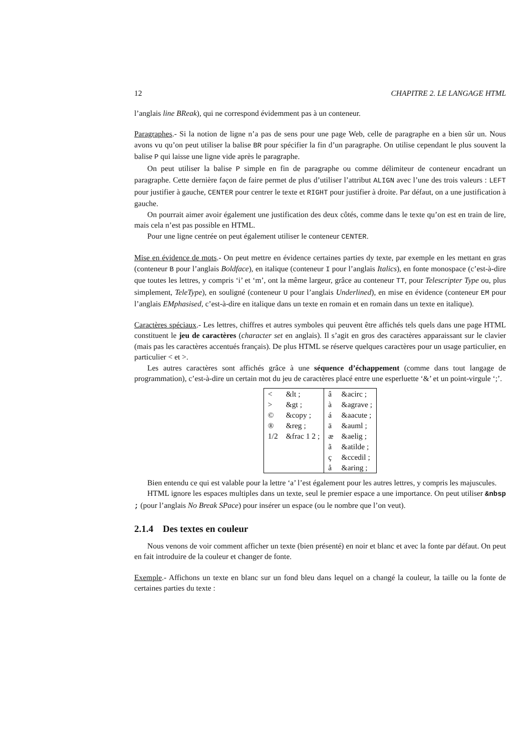12 CHAPITRE 2. LE LANGAGE HTML
l’anglais line BReak), qui ne correspond évidemment pas à un conteneur.
Paragraphes.- Si la notion de ligne n’a pas de sens pour une page Web, celle de paragraphe en a bien sûr un. Nous avons vu qu’on peut utiliser la balise BR pour spécifier la fin d’un paragraphe. On utilise cependant le plus souvent la balise P qui laisse une ligne vide après le paragraphe.
On peut utiliser la balise P simple en fin de paragraphe ou comme délimiteur de conteneur encadrant un paragraphe. Cette dernière façon de faire permet de plus d’utiliser l’attribut ALIGN avec l’une des trois valeurs : LEFT pour justifier à gauche, CENTER pour centrer le texte et RIGHT pour justifier à droite. Par défaut, on a une justification à gauche.
On pourrait aimer avoir également une justification des deux côtés, comme dans le texte qu’on est en train de lire, mais cela n’est pas possible en HTML.
Pour une ligne centrée on peut également utiliser le conteneur CENTER.
Mise en évidence de mots.- On peut mettre en évidence certaines parties dy texte, par exemple en les mettant en gras (conteneur B pour l’anglais Boldface), en italique (conteneur I pour l’anglais Italics), en fonte monospace (c’est-à-dire que toutes les lettres, y compris ‘i’ et ‘m’, ont la même largeur, grâce au conteneur TT, pour Telescripter Type ou, plus simplement, TeleType), en souligné (conteneur U pour l’anglais Underlined), en mise en évidence (conteneur EM pour l’anglais EMphasised, c’est-à-dire en italique dans un texte en romain et en romain dans un texte en italique).
Caractères spéciaux.- Les lettres, chiffres et autres symboles qui peuvent être affichés tels quels dans une page HTML constituent le jeu de caractères (character set en anglais). Il s’agit en gros des caractères apparaissant sur le clavier (mais pas les caractères accentués français). De plus HTML se réserve quelques caractères pour un usage particulier, en particulier < et >.
Les autres caractères sont affichés grâce à une séquence d’échappement (comme dans tout langage de programmation), c’est-à-dire un certain mot du jeu de caractères placé entre une esperluette ‘&’ et un point-virgule ‘;’.
| < | &lt ; | â | &acirc ; |
| > | &gt ; | à | &agrave ; |
| © | &copy ; | á | &aacute ; |
| ® | &reg ; | ä | &auml ; |
| 1/2 | &frac 1 2 ; | æ | &aelig ; |
| | | ã | &atilde ; |
| | | ç | &ccedil ; |
| | | å | &aring ; |
Bien entendu ce qui est valable pour la lettre ‘a’ l’est également pour les autres lettres, y compris les majuscules.
HTML ignore les espaces multiples dans un texte, seul le premier espace a une importance. On peut utiliser &nbsp ; (pour l’anglais No Break SPace) pour insérer un espace (ou le nombre que l’on veut).
2.1.4 Des textes en couleur
Nous venons de voir comment afficher un texte (bien présenté) en noir et blanc et avec la fonte par défaut. On peut en fait introduire de la couleur et changer de fonte.
Exemple.- Affichons un texte en blanc sur un fond bleu dans lequel on a changé la couleur, la taille ou la fonte de certaines parties du texte :